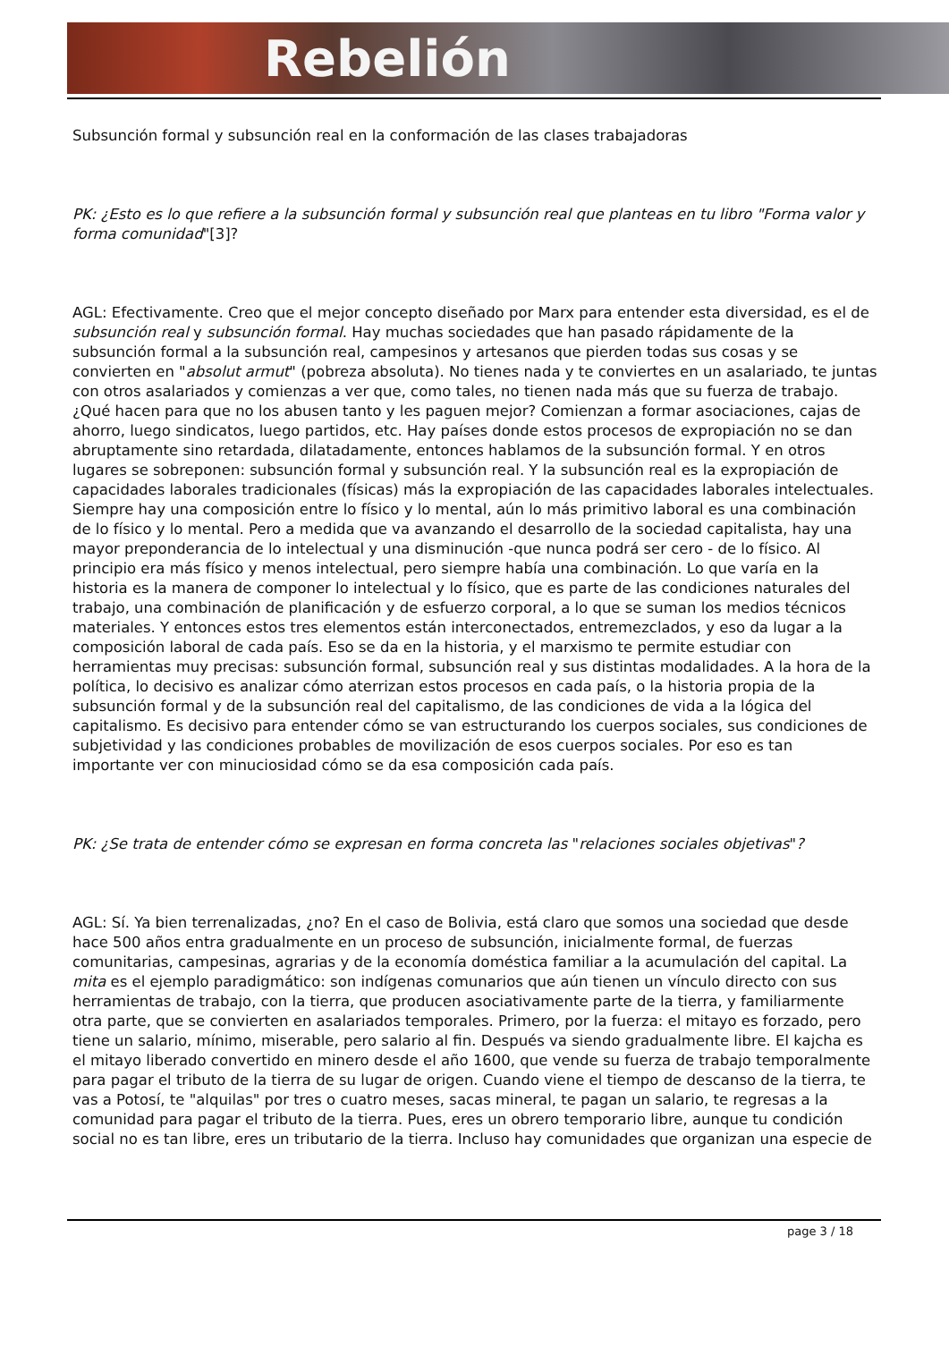Rebelión
Subsunción formal y subsunción real en la conformación de las clases trabajadoras
PK: ¿Esto es lo que refiere a la subsunción formal y subsunción real que planteas en tu libro "Forma valor y forma comunidad"[3]?
AGL: Efectivamente. Creo que el mejor concepto diseñado por Marx para entender esta diversidad, es el de subsunción real y subsunción formal. Hay muchas sociedades que han pasado rápidamente de la subsunción formal a la subsunción real, campesinos y artesanos que pierden todas sus cosas y se convierten en "absolut armut" (pobreza absoluta). No tienes nada y te conviertes en un asalariado, te juntas con otros asalariados y comienzas a ver que, como tales, no tienen nada más que su fuerza de trabajo. ¿Qué hacen para que no los abusen tanto y les paguen mejor? Comienzan a formar asociaciones, cajas de ahorro, luego sindicatos, luego partidos, etc. Hay países donde estos procesos de expropiación no se dan abruptamente sino retardada, dilatadamente, entonces hablamos de la subsunción formal. Y en otros lugares se sobreponen: subsunción formal y subsunción real. Y la subsunción real es la expropiación de capacidades laborales tradicionales (físicas) más la expropiación de las capacidades laborales intelectuales. Siempre hay una composición entre lo físico y lo mental, aún lo más primitivo laboral es una combinación de lo físico y lo mental. Pero a medida que va avanzando el desarrollo de la sociedad capitalista, hay una mayor preponderancia de lo intelectual y una disminución -que nunca podrá ser cero - de lo físico. Al principio era más físico y menos intelectual, pero siempre había una combinación. Lo que varía en la historia es la manera de componer lo intelectual y lo físico, que es parte de las condiciones naturales del trabajo, una combinación de planificación y de esfuerzo corporal, a lo que se suman los medios técnicos materiales. Y entonces estos tres elementos están interconectados, entremezclados, y eso da lugar a la composición laboral de cada país. Eso se da en la historia, y el marxismo te permite estudiar con herramientas muy precisas: subsunción formal, subsunción real y sus distintas modalidades. A la hora de la política, lo decisivo es analizar cómo aterrizan estos procesos en cada país, o la historia propia de la subsunción formal y de la subsunción real del capitalismo, de las condiciones de vida a la lógica del capitalismo. Es decisivo para entender cómo se van estructurando los cuerpos sociales, sus condiciones de subjetividad y las condiciones probables de movilización de esos cuerpos sociales. Por eso es tan importante ver con minuciosidad cómo se da esa composición cada país.
PK: ¿Se trata de entender cómo se expresan en forma concreta las "relaciones sociales objetivas"?
AGL: Sí. Ya bien terrenalizadas, ¿no? En el caso de Bolivia, está claro que somos una sociedad que desde hace 500 años entra gradualmente en un proceso de subsunción, inicialmente formal, de fuerzas comunitarias, campesinas, agrarias y de la economía doméstica familiar a la acumulación del capital. La mita es el ejemplo paradigmático: son indígenas comunarios que aún tienen un vínculo directo con sus herramientas de trabajo, con la tierra, que producen asociativamente parte de la tierra, y familiarmente otra parte, que se convierten en asalariados temporales. Primero, por la fuerza: el mitayo es forzado, pero tiene un salario, mínimo, miserable, pero salario al fin. Después va siendo gradualmente libre. El kajcha es el mitayo liberado convertido en minero desde el año 1600, que vende su fuerza de trabajo temporalmente para pagar el tributo de la tierra de su lugar de origen. Cuando viene el tiempo de descanso de la tierra, te vas a Potosí, te "alquilas" por tres o cuatro meses, sacas mineral, te pagan un salario, te regresas a la comunidad para pagar el tributo de la tierra. Pues, eres un obrero temporario libre, aunque tu condición social no es tan libre, eres un tributario de la tierra. Incluso hay comunidades que organizan una especie de
page 3 / 18